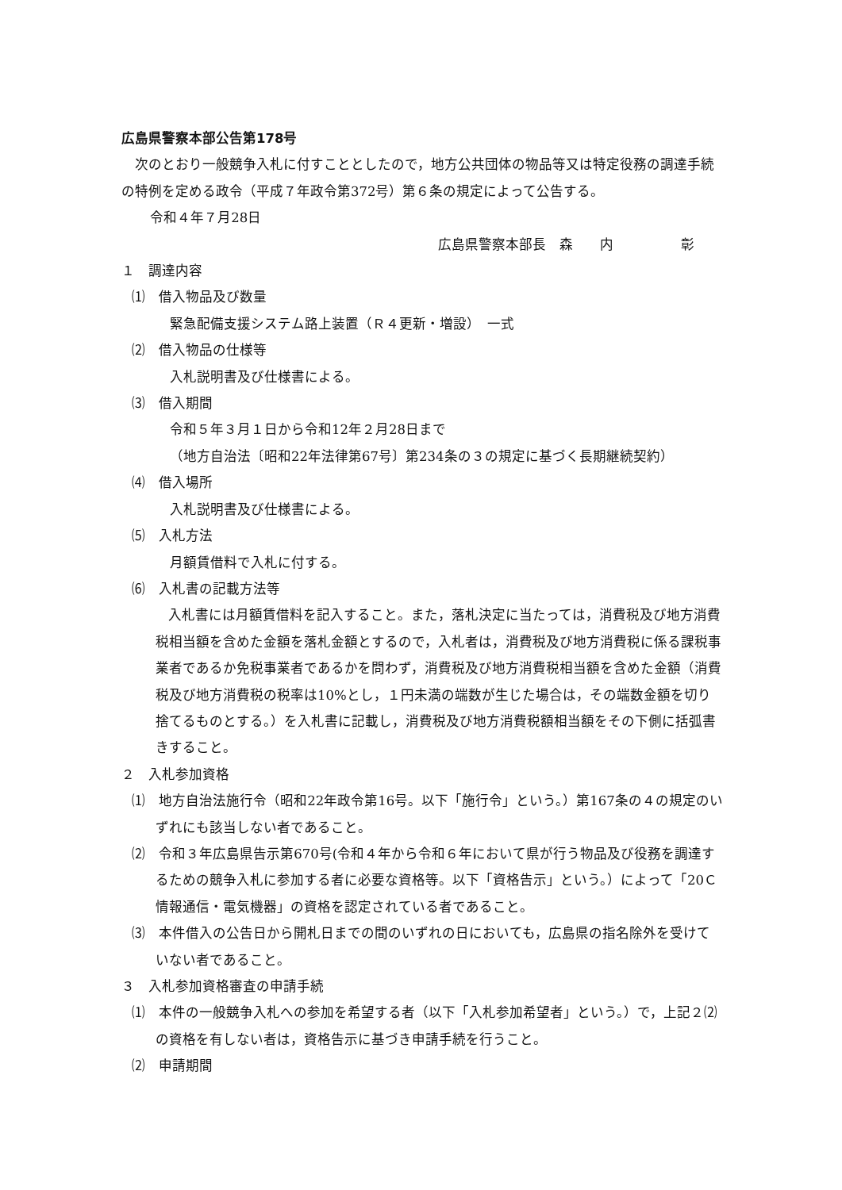広島県警察本部公告第178号
次のとおり一般競争入札に付すこととしたので，地方公共団体の物品等又は特定役務の調達手続の特例を定める政令（平成７年政令第372号）第６条の規定によって公告する。
令和４年７月28日
広島県警察本部長　森　　内　　　　　彰
１　調達内容
⑴　借入物品及び数量
緊急配備支援システム路上装置（Ｒ４更新・増設）　一式
⑵　借入物品の仕様等
入札説明書及び仕様書による。
⑶　借入期間
令和５年３月１日から令和12年２月28日まで
（地方自治法〔昭和22年法律第67号〕第234条の３の規定に基づく長期継続契約）
⑷　借入場所
入札説明書及び仕様書による。
⑸　入札方法
月額賃借料で入札に付する。
⑹　入札書の記載方法等
入札書には月額賃借料を記入すること。また，落札決定に当たっては，消費税及び地方消費税相当額を含めた金額を落札金額とするので，入札者は，消費税及び地方消費税に係る課税事業者であるか免税事業者であるかを問わず，消費税及び地方消費税相当額を含めた金額（消費税及び地方消費税の税率は10%とし，１円未満の端数が生じた場合は，その端数金額を切り捨てるものとする。）を入札書に記載し，消費税及び地方消費税額相当額をその下側に括弧書きすること。
２　入札参加資格
⑴　地方自治法施行令（昭和22年政令第16号。以下「施行令」という。）第167条の４の規定のいずれにも該当しない者であること。
⑵　令和３年広島県告示第670号(令和４年から令和６年において県が行う物品及び役務を調達するための競争入札に参加する者に必要な資格等。以下「資格告示」という。）によって「20Ｃ情報通信・電気機器」の資格を認定されている者であること。
⑶　本件借入の公告日から開札日までの間のいずれの日においても，広島県の指名除外を受けていない者であること。
３　入札参加資格審査の申請手続
⑴　本件の一般競争入札への参加を希望する者（以下「入札参加希望者」という。）で，上記２⑵の資格を有しない者は，資格告示に基づき申請手続を行うこと。
⑵　申請期間